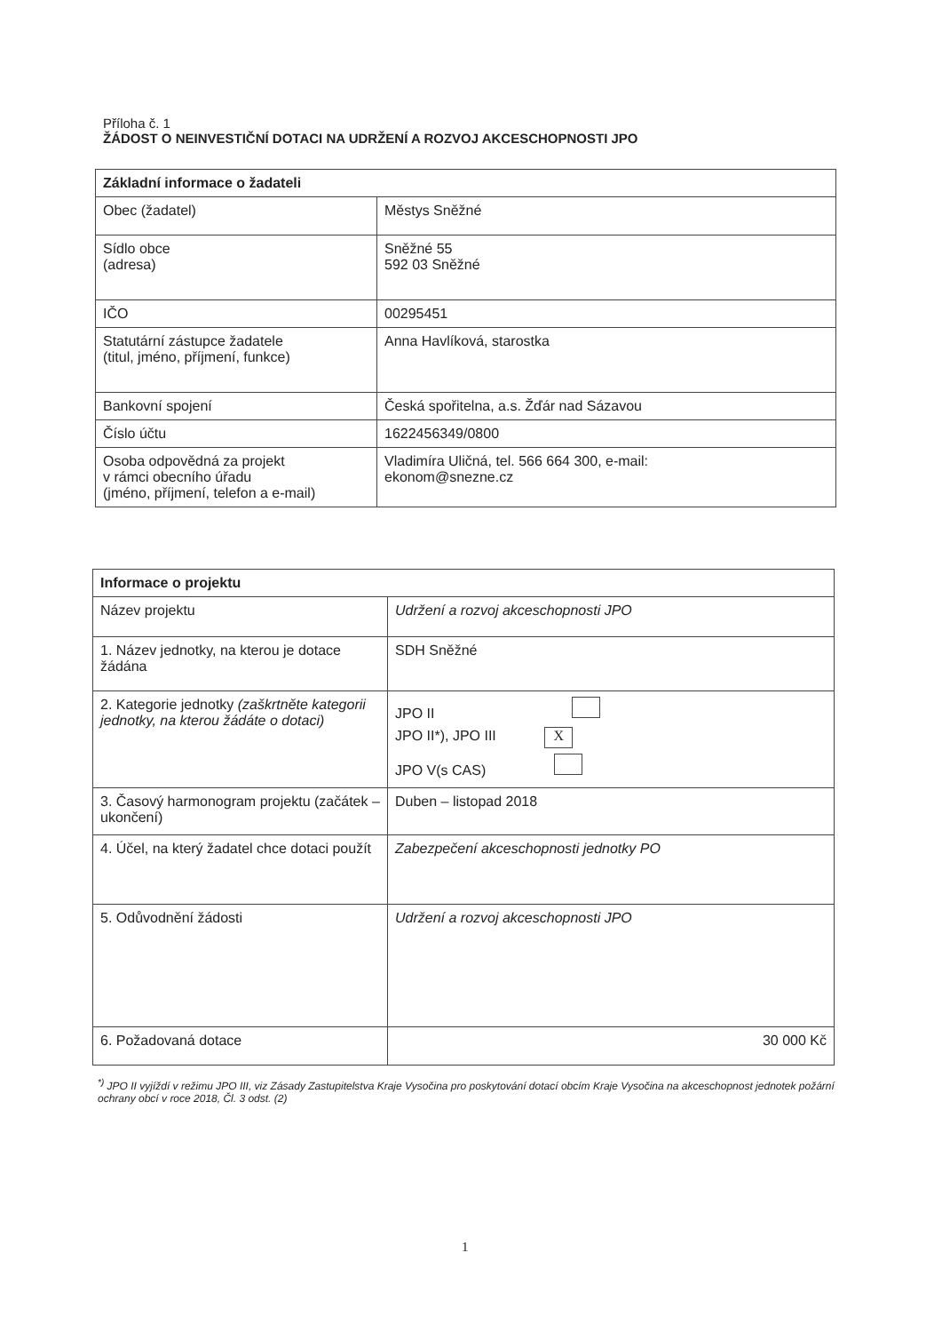Příloha č. 1
ŽÁDOST O NEINVESTIČNÍ DOTACI NA UDRŽENÍ A ROZVOJ AKCESCHOPNOSTI JPO
| Základní informace o žadateli | |
| Obec (žadatel) | Městys Sněžné |
| Sídlo obce (adresa) | Sněžné 55 592 03 Sněžné |
| IČO | 00295451 |
| Statutární zástupce žadatele (titul, jméno, příjmení, funkce) | Anna Havlíková, starostka |
| Bankovní spojení | Česká spořitelna, a.s. Žďár nad Sázavou |
| Číslo účtu | 1622456349/0800 |
| Osoba odpovědná za projekt v rámci obecního úřadu (jméno, příjmení, telefon a e-mail) | Vladimíra Uličná, tel. 566 664 300, e-mail: ekonom@snezne.cz |
| Informace o projektu | |
| Název projektu | Udržení a rozvoj akceschopnosti JPO |
| 1. Název jednotky, na kterou je dotace žádána | SDH Sněžné |
| 2. Kategorie jednotky (zaškrtněte kategorii jednotky, na kterou žádáte o dotaci) | JPO II JPO II*), JPO III X JPO V(s CAS) |
| 3. Časový harmonogram projektu (začátek – ukončení) | Duben – listopad 2018 |
| 4. Účel, na který žadatel chce dotaci použít | Zabezpečení akceschopnosti jednotky PO |
| 5. Odůvodnění žádosti | Udržení a rozvoj akceschopnosti JPO |
| 6. Požadovaná dotace | 30 000 Kč |
<sup>*)</sup> JPO II vyjíždí v režimu JPO III, viz Zásady Zastupitelstva Kraje Vysočina pro poskytování dotací obcím Kraje Vysočina na akceschopnost jednotek požární ochrany obcí v roce 2018, Čl. 3 odst. (2)
1